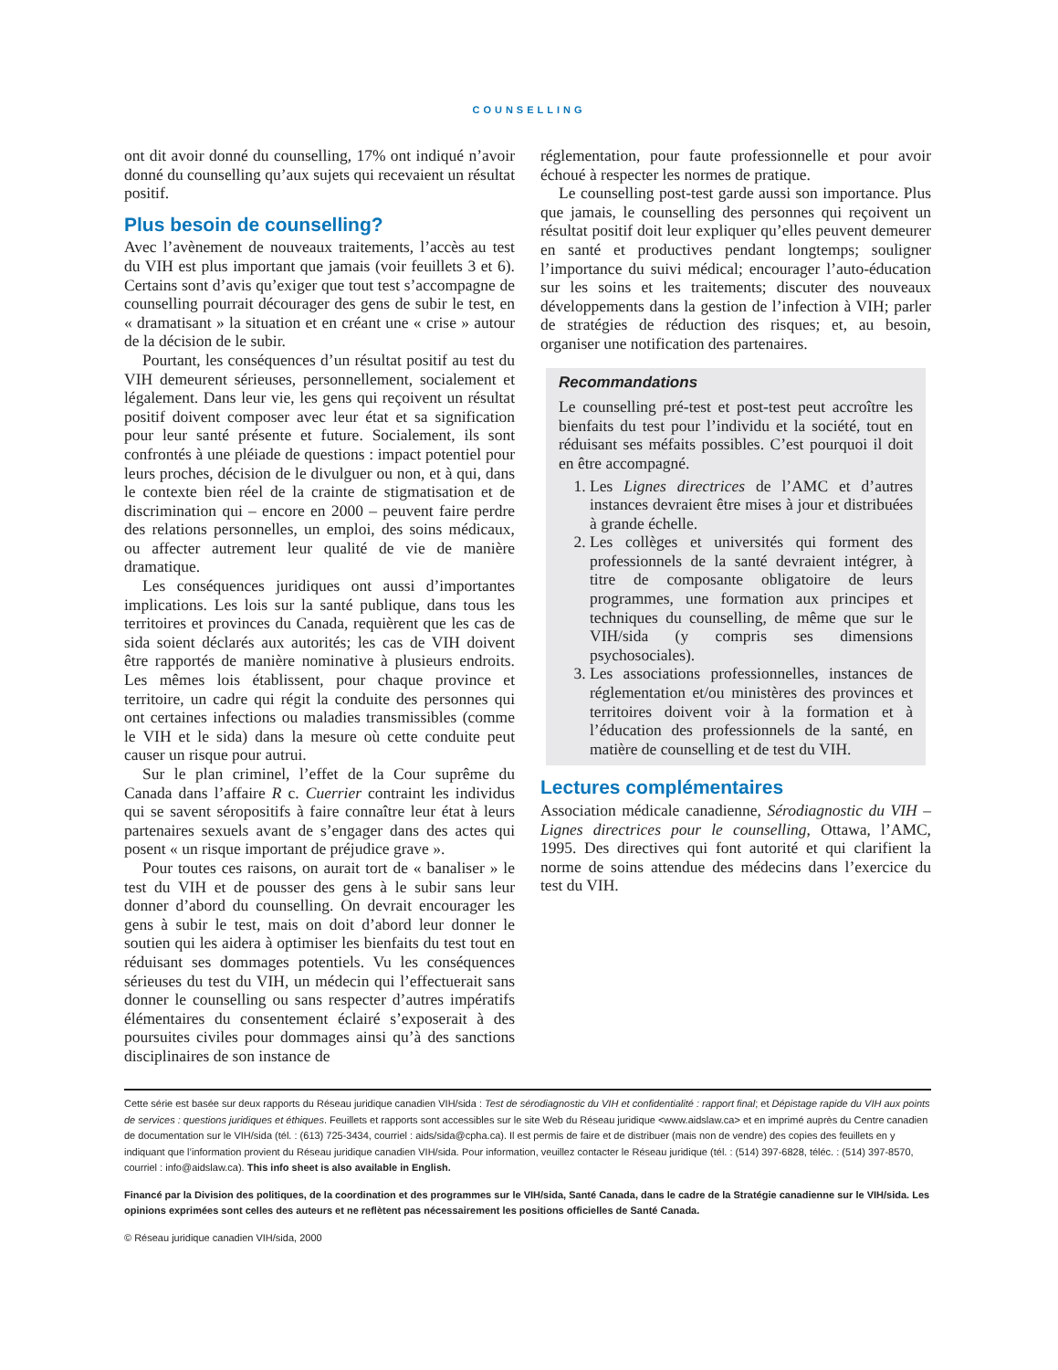COUNSELLING
ont dit avoir donné du counselling, 17% ont indiqué n’avoir donné du counselling qu’aux sujets qui recevaient un résultat positif.
Plus besoin de counselling?
Avec l’avènement de nouveaux traitements, l’accès au test du VIH est plus important que jamais (voir feuillets 3 et 6). Certains sont d’avis qu’exiger que tout test s’accompagne de counselling pourrait décourager des gens de subir le test, en « dramatisant » la situation et en créant une « crise » autour de la décision de le subir.
Pourtant, les conséquences d’un résultat positif au test du VIH demeurent sérieuses, personnellement, socialement et légalement. Dans leur vie, les gens qui reçoivent un résultat positif doivent composer avec leur état et sa signification pour leur santé présente et future. Socialement, ils sont confrontés à une pléiade de questions : impact potentiel pour leurs proches, décision de le divulguer ou non, et à qui, dans le contexte bien réel de la crainte de stigmatisation et de discrimination qui – encore en 2000 – peuvent faire perdre des relations personnelles, un emploi, des soins médicaux, ou affecter autrement leur qualité de vie de manière dramatique.
Les conséquences juridiques ont aussi d’importantes implications. Les lois sur la santé publique, dans tous les territoires et provinces du Canada, requièrent que les cas de sida soient déclarés aux autorités; les cas de VIH doivent être rapportés de manière nominative à plusieurs endroits. Les mêmes lois établissent, pour chaque province et territoire, un cadre qui régit la conduite des personnes qui ont certaines infections ou maladies transmissibles (comme le VIH et le sida) dans la mesure où cette conduite peut causer un risque pour autrui.
Sur le plan criminel, l’effet de la Cour suprême du Canada dans l’affaire R c. Cuerrier contraint les individus qui se savent séropositifs à faire connaître leur état à leurs partenaires sexuels avant de s’engager dans des actes qui posent « un risque important de préjudice grave ».
Pour toutes ces raisons, on aurait tort de « banaliser » le test du VIH et de pousser des gens à le subir sans leur donner d’abord du counselling. On devrait encourager les gens à subir le test, mais on doit d’abord leur donner le soutien qui les aidera à optimiser les bienfaits du test tout en réduisant ses dommages potentiels. Vu les conséquences sérieuses du test du VIH, un médecin qui l’effectuerait sans donner le counselling ou sans respecter d’autres impératifs élémentaires du consentement éclairé s’exposerait à des poursuites civiles pour dommages ainsi qu’à des sanctions disciplinaires de son instance de
réglementation, pour faute professionnelle et pour avoir échoué à respecter les normes de pratique.
Le counselling post-test garde aussi son importance. Plus que jamais, le counselling des personnes qui reçoivent un résultat positif doit leur expliquer qu’elles peuvent demeurer en santé et productives pendant longtemps; souligner l’importance du suivi médical; encourager l’auto-éducation sur les soins et les traitements; discuter des nouveaux développements dans la gestion de l’infection à VIH; parler de stratégies de réduction des risques; et, au besoin, organiser une notification des partenaires.
Recommandations
Le counselling pré-test et post-test peut accroître les bienfaits du test pour l’individu et la société, tout en réduisant ses méfaits possibles. C’est pourquoi il doit en être accompagné.
1. Les Lignes directrices de l’AMC et d’autres instances devraient être mises à jour et distribuées à grande échelle.
2. Les collèges et universités qui forment des professionnels de la santé devraient intégrer, à titre de composante obligatoire de leurs programmes, une formation aux principes et techniques du counselling, de même que sur le VIH/sida (y compris ses dimensions psychosociales).
3. Les associations professionnelles, instances de réglementation et/ou ministères des provinces et territoires doivent voir à la formation et à l’éducation des professionnels de la santé, en matière de counselling et de test du VIH.
Lectures complémentaires
Association médicale canadienne, Sérodiagnostic du VIH – Lignes directrices pour le counselling, Ottawa, l’AMC, 1995. Des directives qui font autorité et qui clarifient la norme de soins attendue des médecins dans l’exercice du test du VIH.
Cette série est basée sur deux rapports du Réseau juridique canadien VIH/sida : Test de sérodiagnostic du VIH et confidentialité : rapport final; et Dépistage rapide du VIH aux points de services : questions juridiques et éthiques. Feuillets et rapports sont accessibles sur le site Web du Réseau juridique <www.aidslaw.ca> et en imprimé auprès du Centre canadien de documentation sur le VIH/sida (tél. : (613) 725-3434, courriel : aids/sida@cpha.ca). Il est permis de faire et de distribuer (mais non de vendre) des copies des feuillets en y indiquant que l’information provient du Réseau juridique canadien VIH/sida. Pour information, veuillez contacter le Réseau juridique (tél. : (514) 397-6828, téléc. : (514) 397-8570, courriel : info@aidslaw.ca). This info sheet is also available in English.
Financé par la Division des politiques, de la coordination et des programmes sur le VIH/sida, Santé Canada, dans le cadre de la Stratégie canadienne sur le VIH/sida. Les opinions exprimées sont celles des auteurs et ne reflètent pas nécessairement les positions officielles de Santé Canada.
© Réseau juridique canadien VIH/sida, 2000